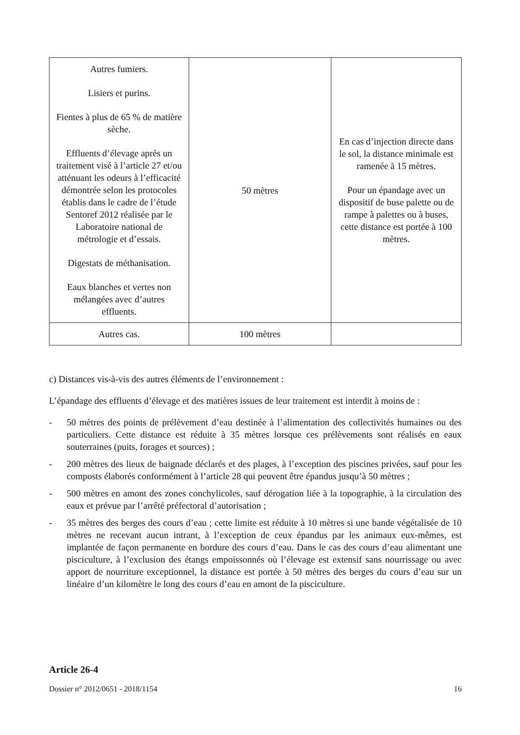| Autres fumiers. Lisiers et purins. Fientes à plus de 65 % de matière sèche. Effluents d’élevage après un traitement visé à l’article 27 et/ou atténuant les odeurs à l’efficacité démontrée selon les protocoles établis dans le cadre de l’étude Sentoref 2012 réalisée par le Laboratoire national de métrologie et d’essais. Digestats de méthanisation. Eaux blanches et vertes non mélangées avec d’autres effluents. | 50 mètres | En cas d’injection directe dans le sol, la distance minimale est ramenée à 15 mètres. Pour un épandage avec un dispositif de buse palette ou de rampe à palettes ou à buses, cette distance est portée à 100 mètres. |
| Autres cas. | 100 mètres | |
c) Distances vis-à-vis des autres éléments de l’environnement :
L’épandage des effluents d’élevage et des matières issues de leur traitement est interdit à moins de :
- 50 mètres des points de prélèvement d’eau destinée à l’alimentation des collectivités humaines ou des particuliers. Cette distance est réduite à 35 mètres lorsque ces prélèvements sont réalisés en eaux souterraines (puits, forages et sources) ;
- 200 mètres des lieux de baignade déclarés et des plages, à l’exception des piscines privées, sauf pour les composts élaborés conformément à l’article 28 qui peuvent être épandus jusqu’à 50 mètres ;
- 500 mètres en amont des zones conchylicoles, sauf dérogation liée à la topographie, à la circulation des eaux et prévue par l’arrêté préfectoral d’autorisation ;
- 35 mètres des berges des cours d’eau ; cette limite est réduite à 10 mètres si une bande végétalisée de 10 mètres ne recevant aucun intrant, à l’exception de ceux épandus par les animaux eux-mêmes, est implantée de façon permanente en bordure des cours d’eau. Dans le cas des cours d’eau alimentant une pisciculture, à l’exclusion des étangs empoissonnés où l’élevage est extensif sans nourrissage ou avec apport de nourriture exceptionnel, la distance est portée à 50 mètres des berges du cours d’eau sur un linéaire d’un kilomètre le long des cours d’eau en amont de la pisciculture.
Article 26-4
Dossier n° 2012/0651 - 2018/1154 16